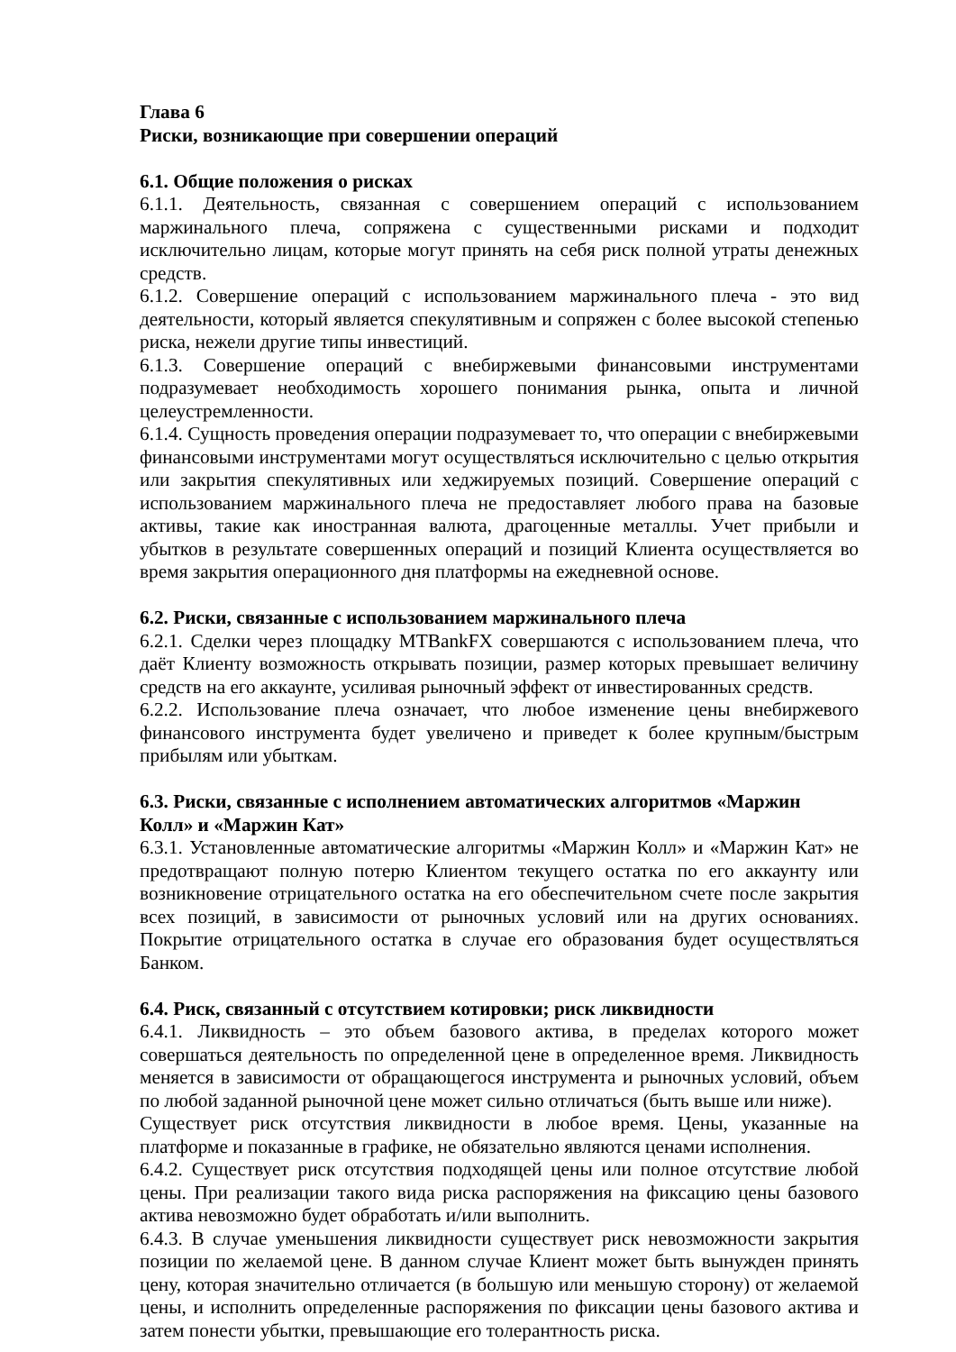Глава 6
Риски, возникающие при совершении операций
6.1. Общие положения о рисках
6.1.1. Деятельность, связанная с совершением операций с использованием маржинального плеча, сопряжена с существенными рисками и подходит исключительно лицам, которые могут принять на себя риск полной утраты денежных средств.
6.1.2. Совершение операций с использованием маржинального плеча - это вид деятельности, который является спекулятивным и сопряжен с более высокой степенью риска, нежели другие типы инвестиций.
6.1.3. Совершение операций с внебиржевыми финансовыми инструментами подразумевает необходимость хорошего понимания рынка, опыта и личной целеустремленности.
6.1.4. Сущность проведения операции подразумевает то, что операции с внебиржевыми финансовыми инструментами могут осуществляться исключительно с целью открытия или закрытия спекулятивных или хеджируемых позиций. Совершение операций с использованием маржинального плеча не предоставляет любого права на базовые активы, такие как иностранная валюта, драгоценные металлы. Учет прибыли и убытков в результате совершенных операций и позиций Клиента осуществляется во время закрытия операционного дня платформы на ежедневной основе.
6.2. Риски, связанные с использованием маржинального плеча
6.2.1. Сделки через площадку MTBankFX совершаются с использованием плеча, что даёт Клиенту возможность открывать позиции, размер которых превышает величину средств на его аккаунте, усиливая рыночный эффект от инвестированных средств.
6.2.2. Использование плеча означает, что любое изменение цены внебиржевого финансового инструмента будет увеличено и приведет к более крупным/быстрым прибылям или убыткам.
6.3. Риски, связанные с исполнением автоматических алгоритмов «Маржин Колл» и «Маржин Кат»
6.3.1. Установленные автоматические алгоритмы «Маржин Колл» и «Маржин Кат» не предотвращают полную потерю Клиентом текущего остатка по его аккаунту или возникновение отрицательного остатка на его обеспечительном счете после закрытия всех позиций, в зависимости от рыночных условий или на других основаниях. Покрытие отрицательного остатка в случае его образования будет осуществляться Банком.
6.4. Риск, связанный с отсутствием котировки; риск ликвидности
6.4.1. Ликвидность – это объем базового актива, в пределах которого может совершаться деятельность по определенной цене в определенное время. Ликвидность меняется в зависимости от обращающегося инструмента и рыночных условий, объем по любой заданной рыночной цене может сильно отличаться (быть выше или ниже).
Существует риск отсутствия ликвидности в любое время. Цены, указанные на платформе и показанные в графике, не обязательно являются ценами исполнения.
6.4.2. Существует риск отсутствия подходящей цены или полное отсутствие любой цены. При реализации такого вида риска распоряжения на фиксацию цены базового актива невозможно будет обработать и/или выполнить.
6.4.3. В случае уменьшения ликвидности существует риск невозможности закрытия позиции по желаемой цене. В данном случае Клиент может быть вынужден принять цену, которая значительно отличается (в большую или меньшую сторону) от желаемой цены, и исполнить определенные распоряжения по фиксации цены базового актива и затем понести убытки, превышающие его толерантность риска.